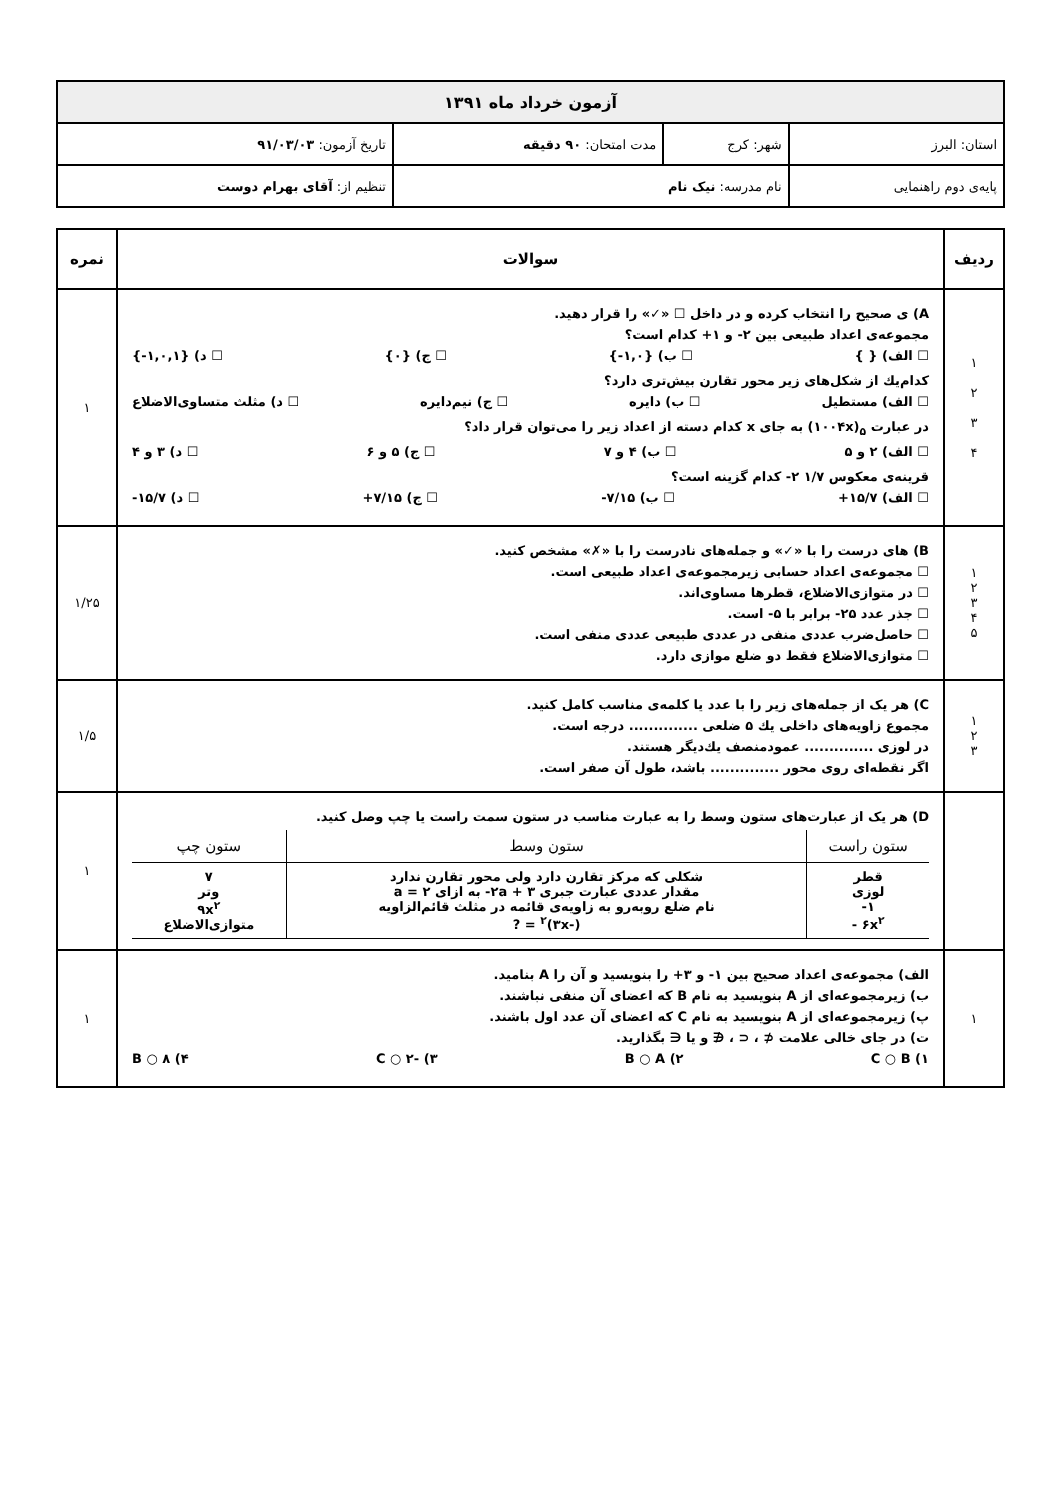| آزمون خرداد ماه ۱۳۹۱ | | | |
| استان: البرز | شهر: کرج | مدت امتحان: ۹۰ دقیقه | تاریخ آزمون: ۹۱/۰۳/۰۳ |
| پایه‌ی دوم راهنمایی | نام مدرسه: نیک نام | | تنظیم از: آقای بهرام دوست |
| ردیف | سوالات | نمره |
| --- | --- | --- |
| ۱ ۲ ۳ ۴ | A) ی صحیح را انتخاب کرده و در داخل ☐ «✓» را قرار دهید. مجموعه‌ی اعداد طبیعی بین ۲- و ۱+ کدام است؟ ☐ الف) { } ☐ ب) {۱,۰-} ☐ ج) {۰} ☐ د) {۱,۰,۱-} کدام‌یك از شکل‌های زیر محور تقارن بیش‌تری دارد؟ ☐ الف) مستطیل ☐ ب) دایره ☐ ج) نیم‌دایره ☐ د) مثلث متساوی‌الاضلاع در عبارت <sub>۵</sub>(۱۰۰۴x) به جای x کدام دسته از اعداد زیر را می‌توان قرار داد؟ ☐ الف) ۲ و ۵ ☐ ب) ۴ و ۷ ☐ ج) ۵ و ۶ ☐ د) ۳ و ۴ قرینه‌ی معکوس ۱/۷ ۲- کدام گزینه است؟ ☐ الف) ۱۵/۷+ ☐ ب) ۷/۱۵- ☐ ج) ۷/۱۵+ ☐ د) ۱۵/۷- | ۱ |
| ۱ ۲ ۳ ۴ ۵ | B) های درست را با «✓» و جمله‌های نادرست را با «✗» مشخص کنید. ☐ مجموعه‌ی اعداد حسابی زیرمجموعه‌ی اعداد طبیعی است. ☐ در متوازی‌الاضلاع، قطرها مساوی‌اند. ☐ جذر عدد ۲۵- برابر با ۵- است. ☐ حاصل‌ضرب عددی منفی در عددی طبیعی عددی منفی است. ☐ متوازی‌الاضلاع فقط دو ضلع موازی دارد. | ۱/۲۵ |
| ۱ ۲ ۳ | C) هر یک از جمله‌های زیر را با عدد یا کلمه‌ی مناسب کامل کنید. مجموع زاویه‌های داخلی یك ۵ ضلعی .............. درجه است. در لوزی .............. عمودمنصف یك‌دیگر هستند. اگر نقطه‌ای روی محور .............. باشد، طول آن صفر است. | ۱/۵ |
| | D) هر یک از عبارت‌های ستون وسط را به عبارت مناسب در ستون سمت راست یا چپ وصل کنید. / ستون راست / ستون وسط / ستون چپ / / --- / --- / --- / / قطر لوزی ۱- ۶x<sup>۲</sup> - / شکلی که مرکز تقارن دارد ولی محور تقارن ندارد مقدار عددی عبارت جبری ۳ + ۲a- به ازای ۲ = a نام ضلع روبه‌رو به زاویه‌ی قائمه در مثلث قائم‌الزاویه (-۳x)<sup>۲</sup> = ? / ۷ وتر ۹x<sup>۲</sup> متوازی‌الاضلاع / | ۱ |
| ۱ | الف) مجموعه‌ی اعداد صحیح بین ۱- و ۳+ را بنویسید و آن را A بنامید. ب) زیرمجموعه‌ای از A بنویسید به نام B که اعضای آن منفی نباشند. پ) زیرمجموعه‌ای از A بنویسید به نام C که اعضای آن عدد اول باشند. ت) در جای خالی علامت ⊄ ، ⊂ ، ∉ و یا ∈ بگذارید. ۱) C ○ B ۲) B ○ A ۳) -۲ ○ C ۴) ۸ ○ B | ۱ |